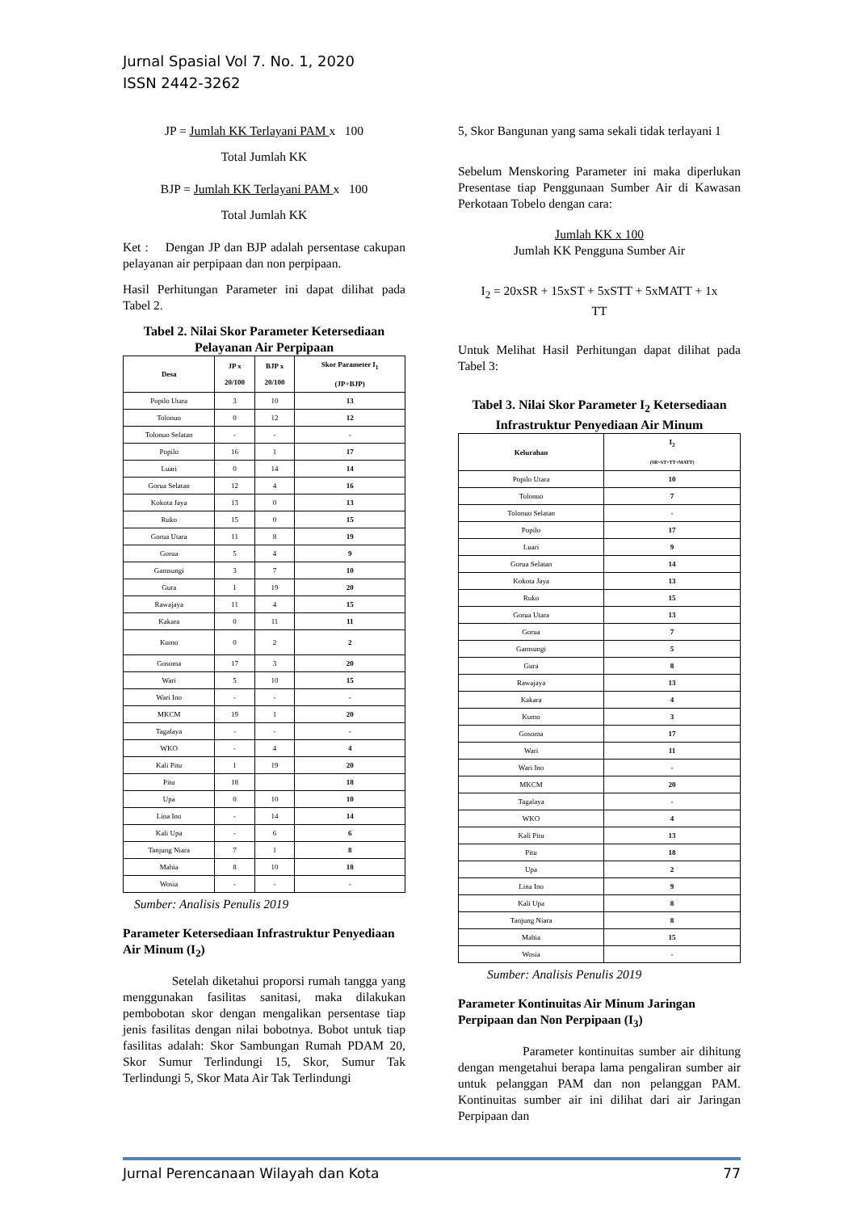Jurnal Spasial Vol 7. No. 1, 2020
ISSN 2442-3262
JP = Jumlah KK Terlayani PAM x 100
Total Jumlah KK
BJP = Jumlah KK Terlayani PAM x 100
Total Jumlah KK
Ket : Dengan JP dan BJP adalah persentase cakupan pelayanan air perpipaan dan non perpipaan.
Hasil Perhitungan Parameter ini dapat dilihat pada Tabel 2.
Tabel 2. Nilai Skor Parameter Ketersediaan Pelayanan Air Perpipaan
| Desa | JP x 20/100 | BJP x 20/100 | Skor Parameter I<sub>1</sub> (JP+BJP) |
| --- | --- | --- | --- |
| Popilo Utara | 3 | 10 | 13 |
| Tolonuo | 0 | 12 | 12 |
| Tolonuo Selatan | - | - | - |
| Popilo | 16 | 1 | 17 |
| Luari | 0 | 14 | 14 |
| Gorua Selatan | 12 | 4 | 16 |
| Kokota Jaya | 13 | 0 | 13 |
| Ruko | 15 | 0 | 15 |
| Gorua Utara | 11 | 8 | 19 |
| Gorua | 5 | 4 | 9 |
| Gamsungi | 3 | 7 | 10 |
| Gura | 1 | 19 | 20 |
| Rawajaya | 11 | 4 | 15 |
| Kakara | 0 | 11 | 11 |
| Kumo | 0 | 2 | 2 |
| Gosoma | 17 | 3 | 20 |
| Wari | 5 | 10 | 15 |
| Wari Ino | - | - | - |
| MKCM | 19 | 1 | 20 |
| Tagalaya | - | - | - |
| WKO | - | 4 | 4 |
| Kali Pitu | 1 | 19 | 20 |
| Pitu | 18 | | 18 |
| Upa | 0 | 10 | 10 |
| Lina Ino | - | 14 | 14 |
| Kali Upa | - | 6 | 6 |
| Tanjung Niara | 7 | 1 | 8 |
| Mahia | 8 | 10 | 18 |
| Wosia | - | - | - |
Sumber: Analisis Penulis 2019
Parameter Ketersediaan Infrastruktur Penyediaan Air Minum (I<sub>2</sub>)
Setelah diketahui proporsi rumah tangga yang menggunakan fasilitas sanitasi, maka dilakukan pembobotan skor dengan mengalikan persentase tiap jenis fasilitas dengan nilai bobotnya. Bobot untuk tiap fasilitas adalah: Skor Sambungan Rumah PDAM 20, Skor Sumur Terlindungi 15, Skor, Sumur Tak Terlindungi 5, Skor Mata Air Tak Terlindungi
5, Skor Bangunan yang sama sekali tidak terlayani 1
Sebelum Menskoring Parameter ini maka diperlukan Presentase tiap Penggunaan Sumber Air di Kawasan Perkotaan Tobelo dengan cara:
Jumlah KK x 100
Jumlah KK Pengguna Sumber Air
I<sub>2</sub> = 20xSR + 15xST + 5xSTT + 5xMATT + 1x
TT
Untuk Melihat Hasil Perhitungan dapat dilihat pada Tabel 3:
Tabel 3. Nilai Skor Parameter I<sub>2</sub> Ketersediaan Infrastruktur Penyediaan Air Minum
| Kelurahan | I<sub>2</sub> (SR+ST+TT+MATT) |
| --- | --- |
| Popilo Utara | 10 |
| Tolonuo | 7 |
| Tolonuo Selatan | - |
| Popilo | 17 |
| Luari | 9 |
| Gorua Selatan | 14 |
| Kokota Jaya | 13 |
| Ruko | 15 |
| Gorua Utara | 13 |
| Gorua | 7 |
| Gamsungi | 5 |
| Gura | 8 |
| Rawajaya | 13 |
| Kakara | 4 |
| Kumo | 3 |
| Gosoma | 17 |
| Wari | 11 |
| Wari Ino | - |
| MKCM | 20 |
| Tagalaya | - |
| WKO | 4 |
| Kali Pitu | 13 |
| Pitu | 18 |
| Upa | 2 |
| Lina Ino | 9 |
| Kali Upa | 8 |
| Tanjung Niara | 8 |
| Mahia | 15 |
| Wosia | - |
Sumber: Analisis Penulis 2019
Parameter Kontinuitas Air Minum Jaringan Perpipaan dan Non Perpipaan (I<sub>3</sub>)
Parameter kontinuitas sumber air dihitung dengan mengetahui berapa lama pengaliran sumber air untuk pelanggan PAM dan non pelanggan PAM. Kontinuitas sumber air ini dilihat dari air Jaringan Perpipaan dan
Jurnal Perencanaan Wilayah dan Kota 77